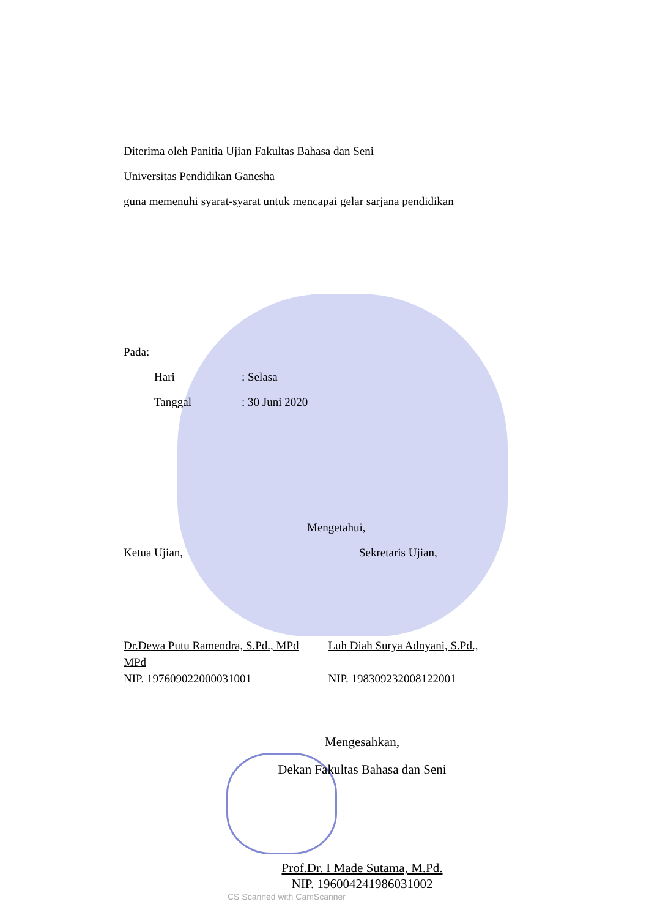Diterima oleh Panitia Ujian Fakultas Bahasa dan Seni
Universitas Pendidikan Ganesha
guna memenuhi syarat-syarat untuk mencapai gelar sarjana pendidikan
Pada:
Hari: Selasa
Tanggal: 30 Juni 2020
Mengetahui,
Ketua Ujian, Sekretaris Ujian,
Dr.Dewa Putu Ramendra, S.Pd., MPd
MPd
NIP. 197609022000031001
Luh Diah Surya Adnyani, S.Pd.,
NIP. 198309232008122001
Mengesahkan,
Dekan Fakultas Bahasa dan Seni
Prof.Dr. I Made Sutama, M.Pd.
NIP. 196004241986031002
CS Scanned with CamScanner